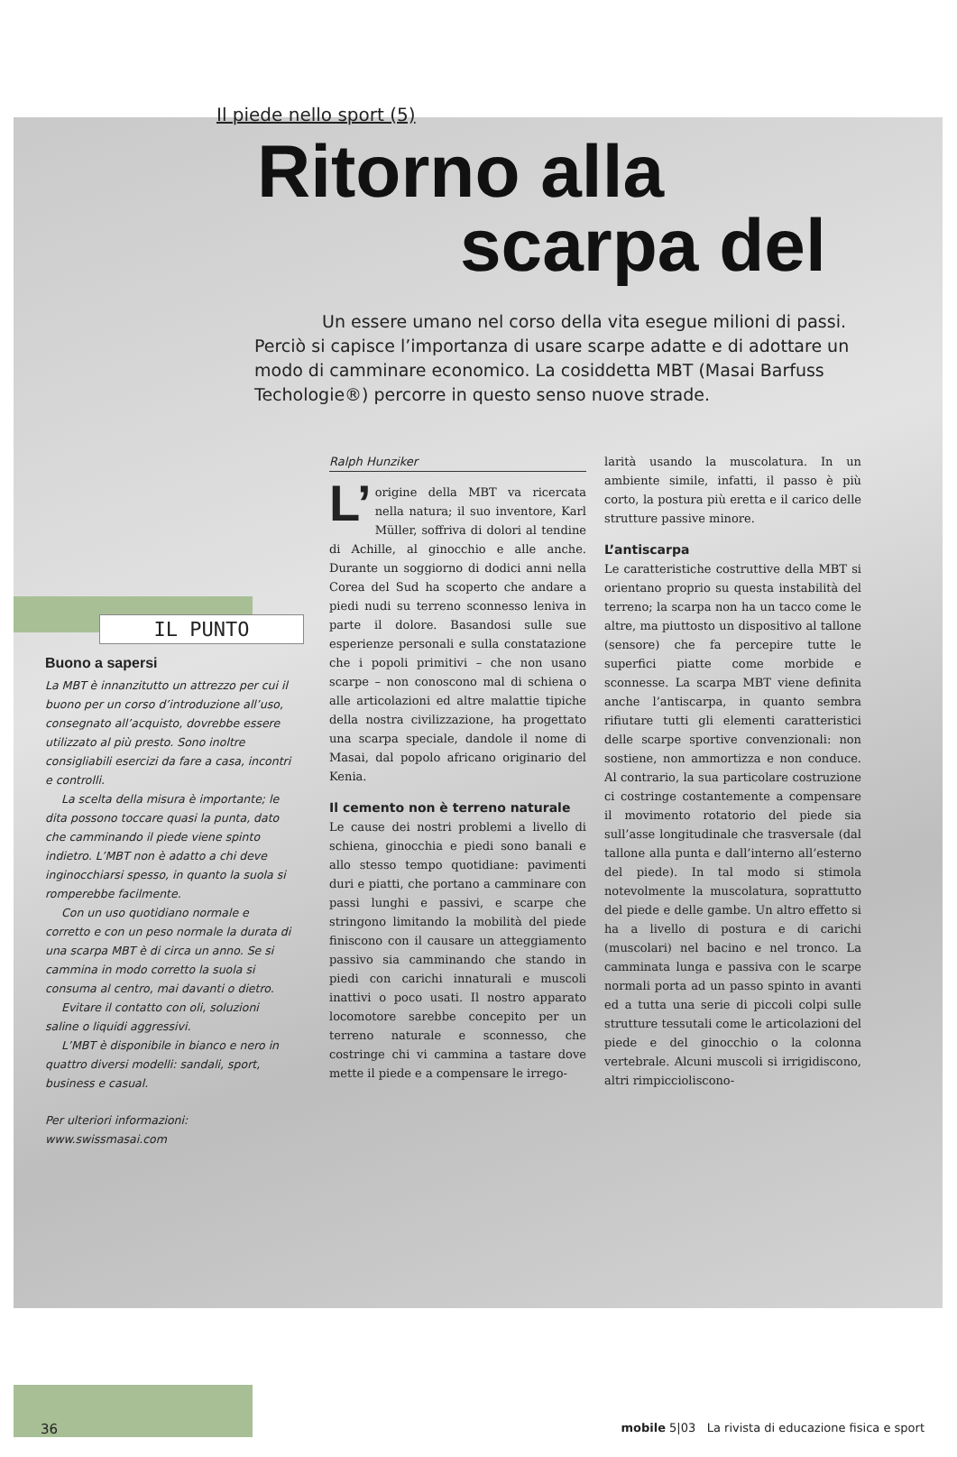Il piede nello sport (5)
Ritorno alla
scarpa del
Un essere umano nel corso della vita esegue milioni di passi.
Perciò si capisce l’importanza di usare scarpe adatte e di adottare un modo di camminare economico. La cosiddetta MBT (Masai Barfuss Techologie®) percorre in questo senso nuove strade.
IL PUNTO
Buono a sapersi
La MBT è innanzitutto un attrezzo per cui il buono per un corso d’introduzione all’uso, consegnato all’acquisto, dovrebbe essere utilizzato al più presto. Sono inoltre consigliabili esercizi da fare a casa, incontri e controlli.
La scelta della misura è importante; le dita possono toccare quasi la punta, dato che camminando il piede viene spinto indietro. L’MBT non è adatto a chi deve inginocchiarsi spesso, in quanto la suola si romperebbe facilmente.
Con un uso quotidiano normale e corretto e con un peso normale la durata di una scarpa MBT è di circa un anno. Se si cammina in modo corretto la suola si consuma al centro, mai davanti o dietro.
Evitare il contatto con oli, soluzioni saline o liquidi aggressivi.
L’MBT è disponibile in bianco e nero in quattro diversi modelli: sandali, sport, business e casual.
Per ulteriori informazioni:
www.swissmasai.com
Ralph Hunziker
L’ origine della MBT va ricercata nella natura; il suo inventore, Karl Müller, soffriva di dolori al tendine di Achille, al ginocchio e alle anche. Durante un soggiorno di dodici anni nella Corea del Sud ha scoperto che andare a piedi nudi su terreno sconnesso leniva in parte il dolore. Basandosi sulle sue esperienze personali e sulla constatazione che i popoli primitivi – che non usano scarpe – non conoscono mal di schiena o alle articolazioni ed altre malattie tipiche della nostra civilizzazione, ha progettato una scarpa speciale, dandole il nome di Masai, dal popolo africano originario del Kenia.
Il cemento non è terreno naturale
Le cause dei nostri problemi a livello di schiena, ginocchia e piedi sono banali e allo stesso tempo quotidiane: pavimenti duri e piatti, che portano a camminare con passi lunghi e passivi, e scarpe che stringono limitando la mobilità del piede finiscono con il causare un atteggiamento passivo sia camminando che stando in piedi con carichi innaturali e muscoli inattivi o poco usati. Il nostro apparato locomotore sarebbe concepito per un terreno naturale e sconnesso, che costringe chi vi cammina a tastare dove mette il piede e a compensare le irrego-
larità usando la muscolatura. In un ambiente simile, infatti, il passo è più corto, la postura più eretta e il carico delle strutture passive minore.
L’antiscarpa
Le caratteristiche costruttive della MBT si orientano proprio su questa instabilità del terreno; la scarpa non ha un tacco come le altre, ma piuttosto un dispositivo al tallone (sensore) che fa percepire tutte le superfici piatte come morbide e sconnesse. La scarpa MBT viene definita anche l’antiscarpa, in quanto sembra rifiutare tutti gli elementi caratteristici delle scarpe sportive convenzionali: non sostiene, non ammortizza e non conduce. Al contrario, la sua particolare costruzione ci costringe costantemente a compensare il movimento rotatorio del piede sia sull’asse longitudinale che trasversale (dal tallone alla punta e dall’interno all’esterno del piede). In tal modo si stimola notevolmente la muscolatura, soprattutto del piede e delle gambe. Un altro effetto si ha a livello di postura e di carichi (muscolari) nel bacino e nel tronco. La camminata lunga e passiva con le scarpe normali porta ad un passo spinto in avanti ed a tutta una serie di piccoli colpi sulle strutture tessutali come le articolazioni del piede e del ginocchio o la colonna vertebrale. Alcuni muscoli si irrigidiscono, altri rimpiccioliscono-
36 mobile 5|03 La rivista di educazione fisica e sport